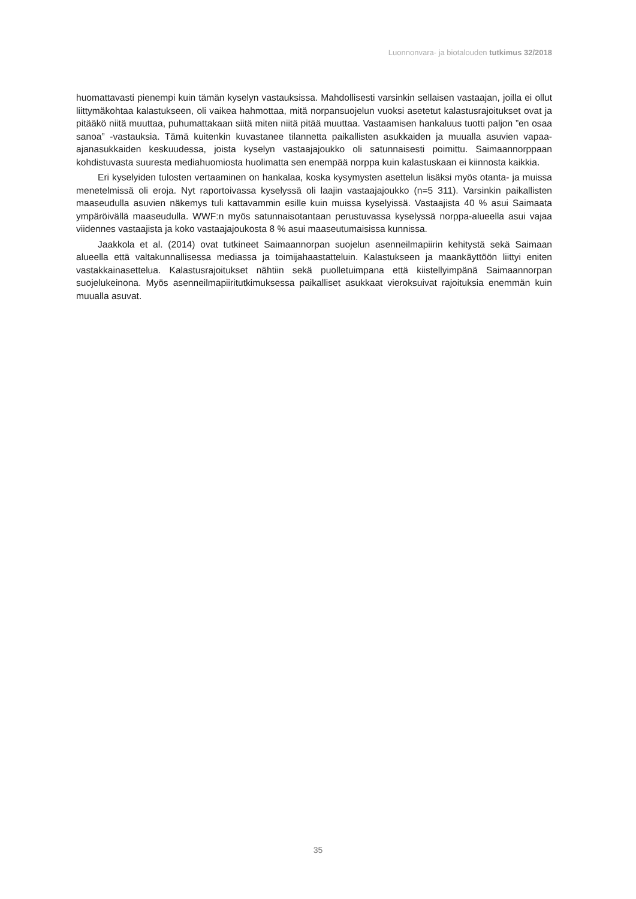Luonnonvara- ja biotalouden tutkimus 32/2018
huomattavasti pienempi kuin tämän kyselyn vastauksissa. Mahdollisesti varsinkin sellaisen vastaajan, joilla ei ollut liittymäkohtaa kalastukseen, oli vaikea hahmottaa, mitä norpansuojelun vuoksi asetetut kalastusrajoitukset ovat ja pitääkö niitä muuttaa, puhumattakaan siitä miten niitä pitää muuttaa. Vastaamisen hankaluus tuotti paljon ”en osaa sanoa” -vastauksia. Tämä kuitenkin kuvastanee tilannetta paikallisten asukkaiden ja muualla asuvien vapaa-ajanasukkaiden keskuudessa, joista kyselyn vastaajajoukko oli satunnaisesti poimittu. Saimaannorppaan kohdistuvasta suuresta mediahuomiosta huolimatta sen enempää norppa kuin kalastuskaan ei kiinnosta kaikkia.
Eri kyselyiden tulosten vertaaminen on hankalaa, koska kysymysten asettelun lisäksi myös otanta- ja muissa menetelmissä oli eroja. Nyt raportoivassa kyselyssä oli laajin vastaajajoukko (n=5 311). Varsinkin paikallisten maaseudulla asuvien näkemys tuli kattavammin esille kuin muissa kyselyissä. Vastaajista 40 % asui Saimaata ympäröivällä maaseudulla. WWF:n myös satunnaisotantaan perustuvassa kyselyssä norppa-alueella asui vajaa viidennes vastaajista ja koko vastaajajoukosta 8 % asui maaseutumaisissa kunnissa.
Jaakkola et al. (2014) ovat tutkineet Saimaannorpan suojelun asenneilmapiirin kehitystä sekä Saimaan alueella että valtakunnallisessa mediassa ja toimijahaastatteluin. Kalastukseen ja maankäyttöön liittyi eniten vastakkainasettelua. Kalastusrajoitukset nähtiin sekä puolletuimpana että kiistellyimpänä Saimaannorpan suojelukeinona. Myös asenneilmapiiritutkimuksessa paikalliset asukkaat vieroksuivat rajoituksia enemmän kuin muualla asuvat.
35